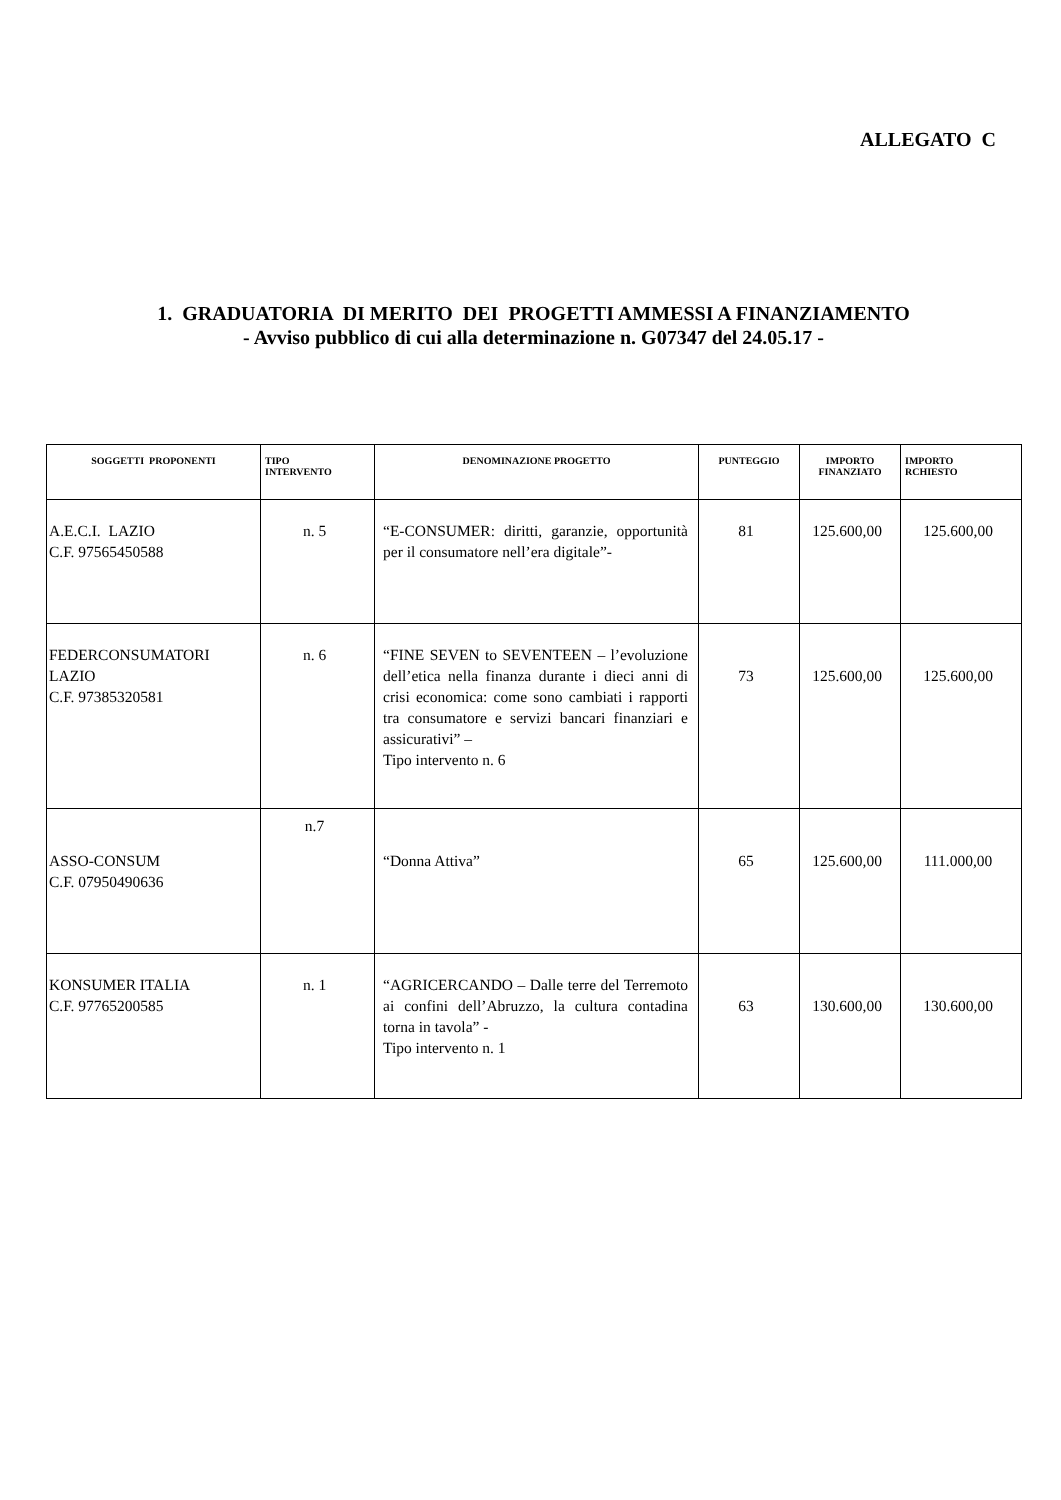ALLEGATO C
1. GRADUATORIA DI MERITO DEI PROGETTI AMMESSI A FINANZIAMENTO
- Avviso pubblico di cui alla determinazione n. G07347 del 24.05.17 -
| SOGGETTI PROPONENTI | TIPO INTERVENTO | DENOMINAZIONE PROGETTO | PUNTEGGIO | IMPORTO FINANZIATO | IMPORTO RCHIESTO |
| --- | --- | --- | --- | --- | --- |
| A.E.C.I. LAZIO C.F. 97565450588 | n. 5 | “E-CONSUMER: diritti, garanzie, opportunità per il consumatore nell’era digitale”- | 81 | 125.600,00 | 125.600,00 |
| FEDERCONSUMATORI LAZIO C.F. 97385320581 | n. 6 | “FINE SEVEN to SEVENTEEN – l’evoluzione dell’etica nella finanza durante i dieci anni di crisi economica: come sono cambiati i rapporti tra consumatore e servizi bancari finanziari e assicurativi” – Tipo intervento n. 6 | 73 | 125.600,00 | 125.600,00 |
| ASSO-CONSUM C.F. 07950490636 | n.7 | “Donna Attiva” | 65 | 125.600,00 | 111.000,00 |
| KONSUMER ITALIA C.F. 97765200585 | n. 1 | “AGRICERCANDO – Dalle terre del Terremoto ai confini dell’Abruzzo, la cultura contadina torna in tavola” - Tipo intervento n. 1 | 63 | 130.600,00 | 130.600,00 |